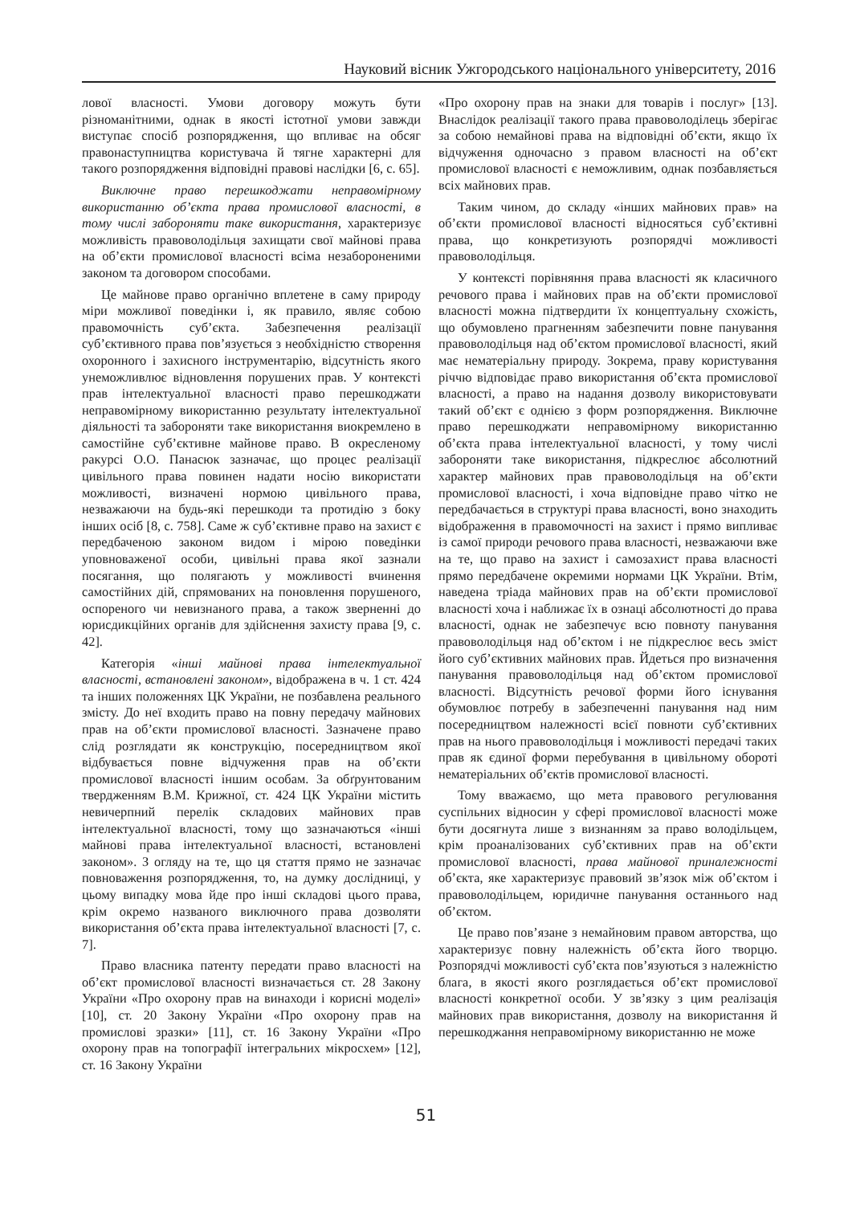Науковий вісник Ужгородського національного університету, 2016
лової власності. Умови договору можуть бути різноманітними, однак в якості істотної умови завжди виступає спосіб розпорядження, що впливає на обсяг правонаступництва користувача й тягне характерні для такого розпорядження відповідні правові наслідки [6, с. 65].
Виключне право перешкоджати неправомірному використанню об’єкта права промислової власності, в тому числі забороняти таке використання, характеризує можливість правоволодільця захищати свої майнові права на об’єкти промислової власності всіма незабороненими законом та договором способами.
Це майнове право органічно вплетене в саму природу міри можливої поведінки і, як правило, являє собою правомочність суб’єкта. Забезпечення реалізації суб’єктивного права пов’язується з необхідністю створення охоронного і захисного інструментарію, відсутність якого унеможливлює відновлення порушених прав. У контексті прав інтелектуальної власності право перешкоджати неправомірному використанню результату інтелектуальної діяльності та забороняти таке використання виокремлено в самостійне суб’єктивне майнове право. В окресленому ракурсі О.О. Панасюк зазначає, що процес реалізації цивільного права повинен надати носію використати можливості, визначені нормою цивільного права, незважаючи на будь-які перешкоди та протидію з боку інших осіб [8, с. 758]. Саме ж суб’єктивне право на захист є передбаченою законом видом і мірою поведінки уповноваженої особи, цивільні права якої зазнали посягання, що полягають у можливості вчинення самостійних дій, спрямованих на поновлення порушеного, оспореного чи невизнаного права, а також зверненні до юрисдикційних органів для здійснення захисту права [9, с. 42].
Категорія «інші майнові права інтелектуальної власності, встановлені законом», відображена в ч. 1 ст. 424 та інших положеннях ЦК України, не позбавлена реального змісту. До неї входить право на повну передачу майнових прав на об’єкти промислової власності. Зазначене право слід розглядати як конструкцію, посередництвом якої відбувається повне відчуження прав на об’єкти промислової власності іншим особам. За обґрунтованим твердженням В.М. Крижної, ст. 424 ЦК України містить невичерпний перелік складових майнових прав інтелектуальної власності, тому що зазначаються «інші майнові права інтелектуальної власності, встановлені законом». З огляду на те, що ця стаття прямо не зазначає повноваження розпорядження, то, на думку дослідниці, у цьому випадку мова йде про інші складові цього права, крім окремо названого виключного права дозволяти використання об’єкта права інтелектуальної власності [7, с. 7].
Право власника патенту передати право власності на об’єкт промислової власності визначається ст. 28 Закону України «Про охорону прав на винаходи і корисні моделі» [10], ст. 20 Закону України «Про охорону прав на промислові зразки» [11], ст. 16 Закону України «Про охорону прав на топографії інтегральних мікросхем» [12], ст. 16 Закону України
«Про охорону прав на знаки для товарів і послуг» [13]. Внаслідок реалізації такого права правоволоділець зберігає за собою немайнові права на відповідні об’єкти, якщо їх відчуження одночасно з правом власності на об’єкт промислової власності є неможливим, однак позбавляється всіх майнових прав.
Таким чином, до складу «інших майнових прав» на об’єкти промислової власності відносяться суб’єктивні права, що конкретизують розпорядчі можливості правоволодільця.
У контексті порівняння права власності як класичного речового права і майнових прав на об’єкти промислової власності можна підтвердити їх концептуальну схожість, що обумовлено прагненням забезпечити повне панування правоволодільця над об’єктом промислової власності, який має нематеріальну природу. Зокрема, праву користування річчю відповідає право використання об’єкта промислової власності, а право на надання дозволу використовувати такий об’єкт є однією з форм розпорядження. Виключне право перешкоджати неправомірному використанню об’єкта права інтелектуальної власності, у тому числі забороняти таке використання, підкреслює абсолютний характер майнових прав правоволодільця на об’єкти промислової власності, і хоча відповідне право чітко не передбачається в структурі права власності, воно знаходить відображення в правомочності на захист і прямо випливає із самої природи речового права власності, незважаючи вже на те, що право на захист і самозахист права власності прямо передбачене окремими нормами ЦК України. Втім, наведена тріада майнових прав на об’єкти промислової власності хоча і наближає їх в ознаці абсолютності до права власності, однак не забезпечує всю повноту панування правоволодільця над об’єктом і не підкреслює весь зміст його суб’єктивних майнових прав. Йдеться про визначення панування правоволодільця над об’єктом промислової власності. Відсутність речової форми його існування обумовлює потребу в забезпеченні панування над ним посередництвом належності всієї повноти суб’єктивних прав на нього правоволодільця і можливості передачі таких прав як єдиної форми перебування в цивільному обороті нематеріальних об’єктів промислової власності.
Тому вважаємо, що мета правового регулювання суспільних відносин у сфері промислової власності може бути досягнута лише з визнанням за право володільцем, крім проаналізованих суб’єктивних прав на об’єкти промислової власності, права майнової приналежності об’єкта, яке характеризує правовий зв’язок між об’єктом і правоволодільцем, юридичне панування останнього над об’єктом.
Це право пов’язане з немайновим правом авторства, що характеризує повну належність об’єкта його творцю. Розпорядчі можливості суб’єкта пов’язуються з належністю блага, в якості якого розглядається об’єкт промислової власності конкретної особи. У зв’язку з цим реалізація майнових прав використання, дозволу на використання й перешкоджання неправомірному використанню не може
51